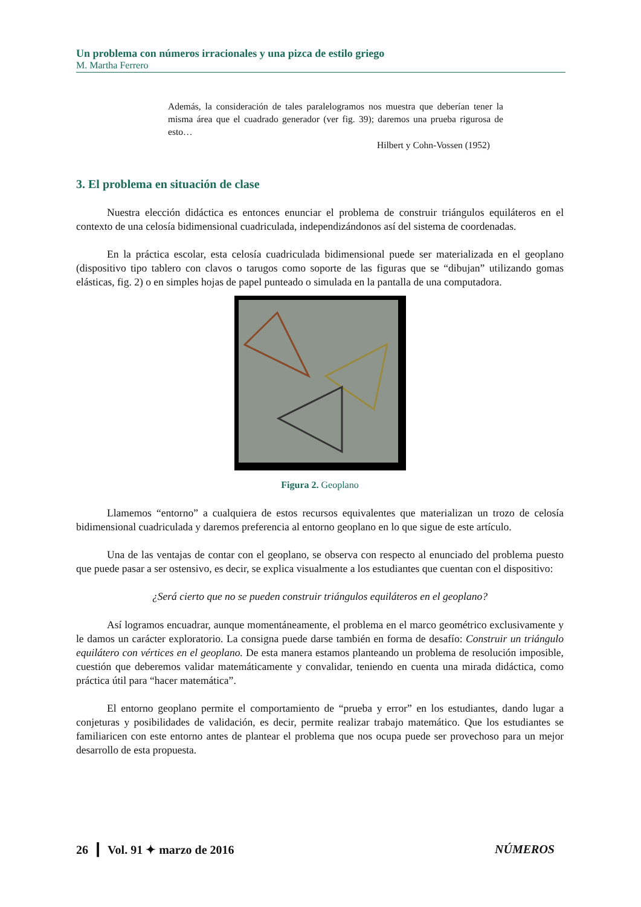Un problema con números irracionales y una pizca de estilo griego
M. Martha Ferrero
Además, la consideración de tales paralelogramos nos muestra que deberían tener la misma área que el cuadrado generador (ver fig. 39); daremos una prueba rigurosa de esto…
Hilbert y Cohn-Vossen (1952)
3. El problema en situación de clase
Nuestra elección didáctica es entonces enunciar el problema de construir triángulos equiláteros en el contexto de una celosía bidimensional cuadriculada, independizándonos así del sistema de coordenadas.
En la práctica escolar, esta celosía cuadriculada bidimensional puede ser materializada en el geoplano (dispositivo tipo tablero con clavos o tarugos como soporte de las figuras que se “dibujan” utilizando gomas elásticas, fig. 2) o en simples hojas de papel punteado o simulada en la pantalla de una computadora.
Figura 2. Geoplano
Llamemos “entorno” a cualquiera de estos recursos equivalentes que materializan un trozo de celosía bidimensional cuadriculada y daremos preferencia al entorno geoplano en lo que sigue de este artículo.
Una de las ventajas de contar con el geoplano, se observa con respecto al enunciado del problema puesto que puede pasar a ser ostensivo, es decir, se explica visualmente a los estudiantes que cuentan con el dispositivo:
¿Será cierto que no se pueden construir triángulos equiláteros en el geoplano?
Así logramos encuadrar, aunque momentáneamente, el problema en el marco geométrico exclusivamente y le damos un carácter exploratorio. La consigna puede darse también en forma de desafío: Construir un triángulo equilátero con vértices en el geoplano. De esta manera estamos planteando un problema de resolución imposible, cuestión que deberemos validar matemáticamente y convalidar, teniendo en cuenta una mirada didáctica, como práctica útil para “hacer matemática”.
El entorno geoplano permite el comportamiento de “prueba y error” en los estudiantes, dando lugar a conjeturas y posibilidades de validación, es decir, permite realizar trabajo matemático. Que los estudiantes se familiaricen con este entorno antes de plantear el problema que nos ocupa puede ser provechoso para un mejor desarrollo de esta propuesta.
26 ┃ Vol. 91 ✦ marzo de 2016 NÚMEROS